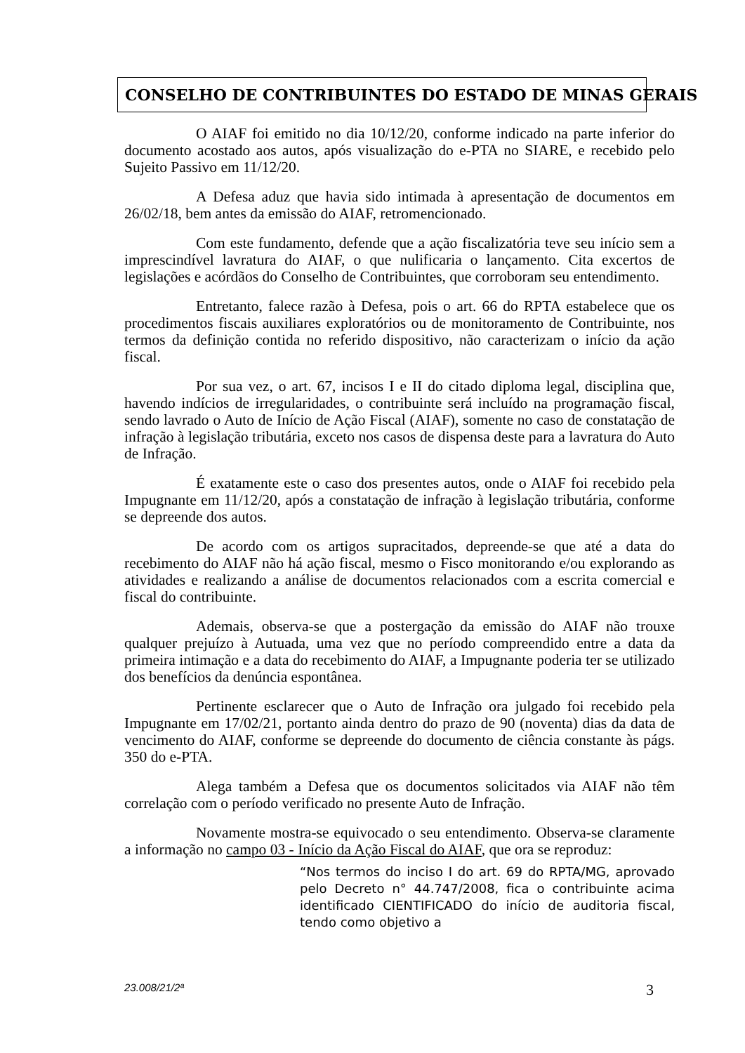CONSELHO DE CONTRIBUINTES DO ESTADO DE MINAS GERAIS
O AIAF foi emitido no dia 10/12/20, conforme indicado na parte inferior do documento acostado aos autos, após visualização do e-PTA no SIARE, e recebido pelo Sujeito Passivo em 11/12/20.
A Defesa aduz que havia sido intimada à apresentação de documentos em 26/02/18, bem antes da emissão do AIAF, retromencionado.
Com este fundamento, defende que a ação fiscalizatória teve seu início sem a imprescindível lavratura do AIAF, o que nulificaria o lançamento. Cita excertos de legislações e acórdãos do Conselho de Contribuintes, que corroboram seu entendimento.
Entretanto, falece razão à Defesa, pois o art. 66 do RPTA estabelece que os procedimentos fiscais auxiliares exploratórios ou de monitoramento de Contribuinte, nos termos da definição contida no referido dispositivo, não caracterizam o início da ação fiscal.
Por sua vez, o art. 67, incisos I e II do citado diploma legal, disciplina que, havendo indícios de irregularidades, o contribuinte será incluído na programação fiscal, sendo lavrado o Auto de Início de Ação Fiscal (AIAF), somente no caso de constatação de infração à legislação tributária, exceto nos casos de dispensa deste para a lavratura do Auto de Infração.
É exatamente este o caso dos presentes autos, onde o AIAF foi recebido pela Impugnante em 11/12/20, após a constatação de infração à legislação tributária, conforme se depreende dos autos.
De acordo com os artigos supracitados, depreende-se que até a data do recebimento do AIAF não há ação fiscal, mesmo o Fisco monitorando e/ou explorando as atividades e realizando a análise de documentos relacionados com a escrita comercial e fiscal do contribuinte.
Ademais, observa-se que a postergação da emissão do AIAF não trouxe qualquer prejuízo à Autuada, uma vez que no período compreendido entre a data da primeira intimação e a data do recebimento do AIAF, a Impugnante poderia ter se utilizado dos benefícios da denúncia espontânea.
Pertinente esclarecer que o Auto de Infração ora julgado foi recebido pela Impugnante em 17/02/21, portanto ainda dentro do prazo de 90 (noventa) dias da data de vencimento do AIAF, conforme se depreende do documento de ciência constante às págs. 350 do e-PTA.
Alega também a Defesa que os documentos solicitados via AIAF não têm correlação com o período verificado no presente Auto de Infração.
Novamente mostra-se equivocado o seu entendimento. Observa-se claramente a informação no campo 03 - Início da Ação Fiscal do AIAF, que ora se reproduz:
“Nos termos do inciso I do art. 69 do RPTA/MG, aprovado pelo Decreto n° 44.747/2008, fica o contribuinte acima identificado CIENTIFICADO do início de auditoria fiscal, tendo como objetivo a
23.008/21/2ª 3